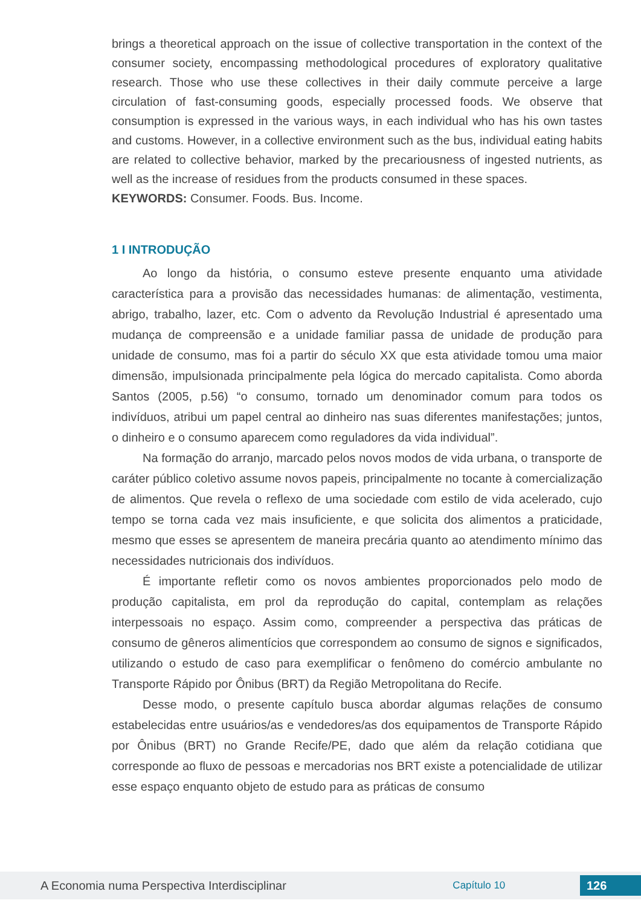brings a theoretical approach on the issue of collective transportation in the context of the consumer society, encompassing methodological procedures of exploratory qualitative research. Those who use these collectives in their daily commute perceive a large circulation of fast-consuming goods, especially processed foods. We observe that consumption is expressed in the various ways, in each individual who has his own tastes and customs. However, in a collective environment such as the bus, individual eating habits are related to collective behavior, marked by the precariousness of ingested nutrients, as well as the increase of residues from the products consumed in these spaces.
KEYWORDS: Consumer. Foods. Bus. Income.
1 I INTRODUÇÃO
Ao longo da história, o consumo esteve presente enquanto uma atividade característica para a provisão das necessidades humanas: de alimentação, vestimenta, abrigo, trabalho, lazer, etc. Com o advento da Revolução Industrial é apresentado uma mudança de compreensão e a unidade familiar passa de unidade de produção para unidade de consumo, mas foi a partir do século XX que esta atividade tomou uma maior dimensão, impulsionada principalmente pela lógica do mercado capitalista. Como aborda Santos (2005, p.56) “o consumo, tornado um denominador comum para todos os indivíduos, atribui um papel central ao dinheiro nas suas diferentes manifestações; juntos, o dinheiro e o consumo aparecem como reguladores da vida individual”.
Na formação do arranjo, marcado pelos novos modos de vida urbana, o transporte de caráter público coletivo assume novos papeis, principalmente no tocante à comercialização de alimentos. Que revela o reflexo de uma sociedade com estilo de vida acelerado, cujo tempo se torna cada vez mais insuficiente, e que solicita dos alimentos a praticidade, mesmo que esses se apresentem de maneira precária quanto ao atendimento mínimo das necessidades nutricionais dos indivíduos.
É importante refletir como os novos ambientes proporcionados pelo modo de produção capitalista, em prol da reprodução do capital, contemplam as relações interpessoais no espaço. Assim como, compreender a perspectiva das práticas de consumo de gêneros alimentícios que correspondem ao consumo de signos e significados, utilizando o estudo de caso para exemplificar o fenômeno do comércio ambulante no Transporte Rápido por Ônibus (BRT) da Região Metropolitana do Recife.
Desse modo, o presente capítulo busca abordar algumas relações de consumo estabelecidas entre usuários/as e vendedores/as dos equipamentos de Transporte Rápido por Ônibus (BRT) no Grande Recife/PE, dado que além da relação cotidiana que corresponde ao fluxo de pessoas e mercadorias nos BRT existe a potencialidade de utilizar esse espaço enquanto objeto de estudo para as práticas de consumo
A Economia numa Perspectiva Interdisciplinar Capítulo 10 126